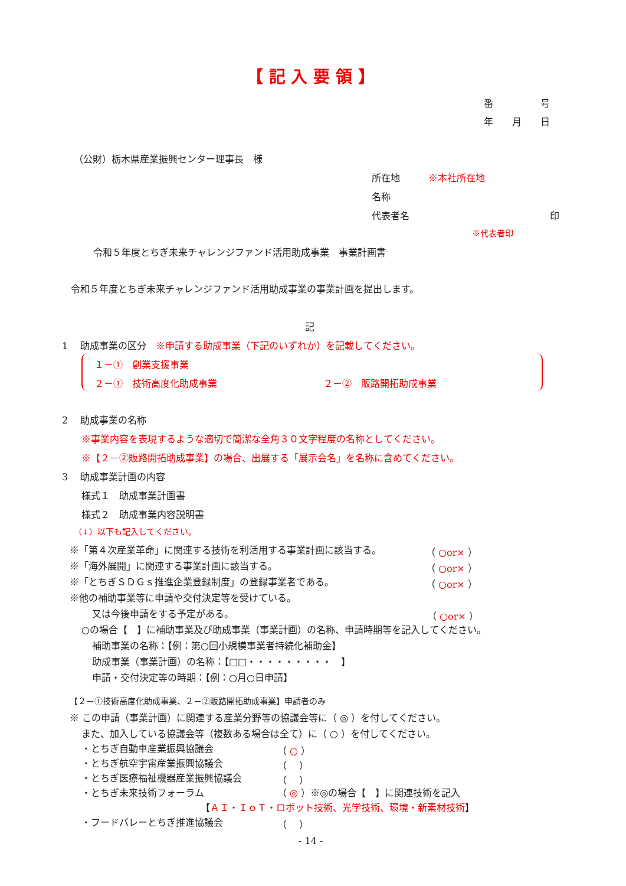【 記 入 要 領 】
番　　　　　号
年　　月　　日
（公財）栃木県産業振興センター理事長　様
所在地　　　※本社所在地
名称
代表者名 印
※代表者印
令和５年度とちぎ未来チャレンジファンド活用助成事業　事業計画書
令和５年度とちぎ未来チャレンジファンド活用助成事業の事業計画を提出します。
記
1　 助成事業の区分　※申請する助成事業（下記のいずれか）を記載してください。
１－①　創業支援事業
２－①　技術高度化助成事業 ２－②　販路開拓助成事業
2　 助成事業の名称
※事業内容を表現するような適切で簡潔な全角３０文字程度の名称としてください。
※【２－②販路開拓助成事業】の場合、出展する「展示会名」を名称に含めてください。
3　 助成事業計画の内容
様式１　助成事業計画書
様式２　助成事業内容説明書
（↓）以下も記入してください。
※「第４次産業革命」に関連する技術を利活用する事業計画に該当する。 （ ○or× ）
※「海外展開」に関連する事業計画に該当する。 （ ○or× ）
※「とちぎＳＤＧｓ推進企業登録制度」の登録事業者である。 （ ○or× ）
※他の補助事業等に申請や交付決定等を受けている。
又は今後申請をする予定がある。 （ ○or× ）
○の場合【　】に補助事業及び助成事業（事業計画）の名称、申請時期等を記入してください。
補助事業の名称：【例：第○回小規模事業者持続化補助金】
助成事業（事業計画）の名称：【□□・・・・・・・・・　】
申請・交付決定等の時期：【例：○月○日申請】
【２－①技術高度化助成事業、２－②販路開拓助成事業】申請者のみ
※ この申請（事業計画）に関連する産業分野等の協議会等に（ ◎ ）を付してください。
また、加入している協議会等（複数ある場合は全て）に（ ○ ）を付してください。
・とちぎ自動車産業振興協議会 （ ○ ）
・とちぎ航空宇宙産業振興協議会 （　 ）
・とちぎ医療福祉機器産業振興協議会 （　 ）
・とちぎ未来技術フォーラム （ ◎ ）※◎の場合【　】に関連技術を記入
【ＡＩ・ＩｏＴ・ロボット技術、光学技術、環境・新素材技術】
・フードバレーとちぎ推進協議会 （　 ）
- 14 -